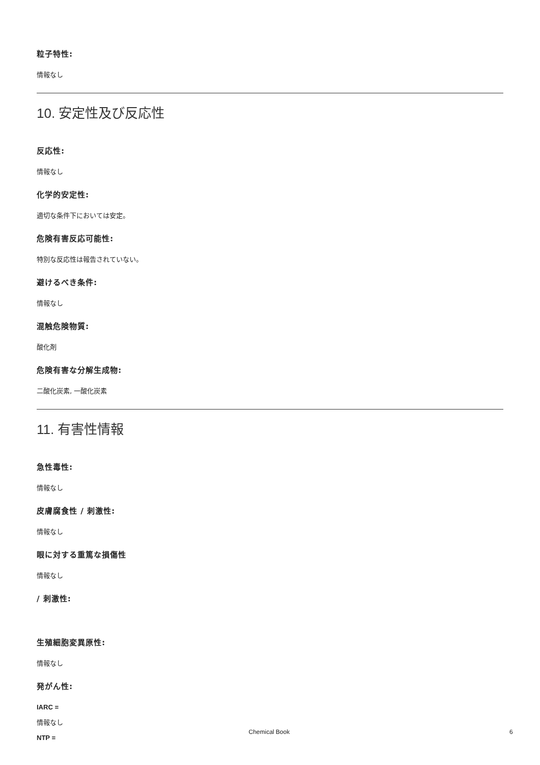粒子特性:
情報なし
10. 安定性及び反応性
反応性:
情報なし
化学的安定性:
適切な条件下においては安定。
危険有害反応可能性:
特別な反応性は報告されていない。
避けるべき条件:
情報なし
混触危険物質:
酸化剤
危険有害な分解生成物:
二酸化炭素, 一酸化炭素
11. 有害性情報
急性毒性:
情報なし
皮膚腐食性 / 刺激性:
情報なし
眼に対する重篤な損傷性
情報なし
/ 刺激性:
生殖細胞変異原性:
情報なし
発がん性:
IARC =
情報なし
NTP =
Chemical Book 6